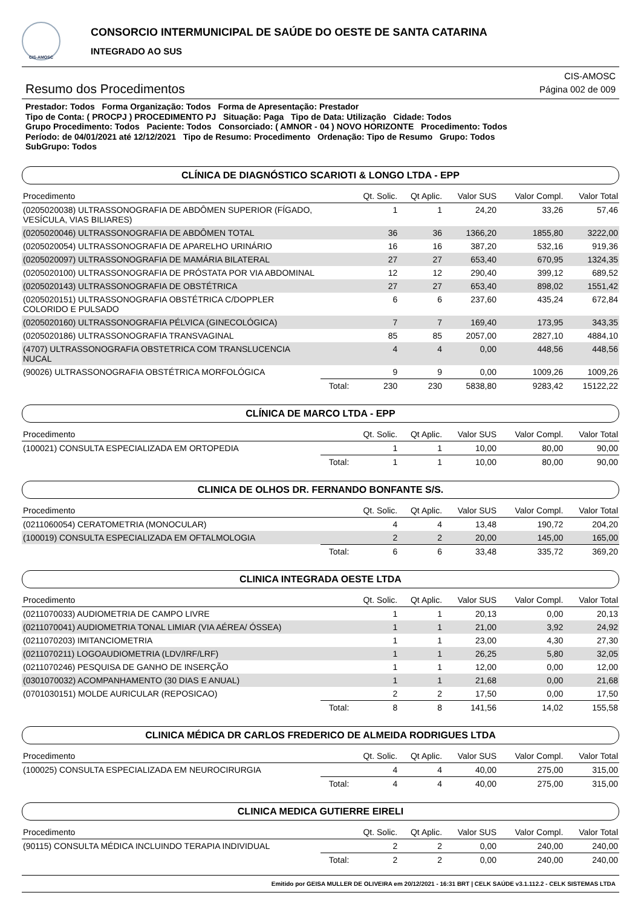CIS-AMOSC
CONSORCIO INTERMUNICIPAL DE SAÚDE DO OESTE DE SANTA CATARINA
INTEGRADO AO SUS
Resumo dos Procedimentos
CIS-AMOSC
Página 002 de 009
Prestador: Todos Forma Organização: Todos Forma de Apresentação: Prestador
Tipo de Conta: ( PROCPJ ) PROCEDIMENTO PJ Situação: Paga Tipo de Data: Utilização Cidade: Todos
Grupo Procedimento: Todos Paciente: Todos Consorciado: ( AMNOR - 04 ) NOVO HORIZONTE Procedimento: Todos
Período: de 04/01/2021 até 12/12/2021 Tipo de Resumo: Procedimento Ordenação: Tipo de Resumo Grupo: Todos
SubGrupo: Todos
CLÍNICA DE DIAGNÓSTICO SCARIOTI & LONGO LTDA - EPP
| Procedimento | | Qt. Solic. | Qt Aplic. | Valor SUS | Valor Compl. | Valor Total |
| --- | --- | --- | --- | --- | --- | --- |
| (0205020038) ULTRASSONOGRAFIA DE ABDÔMEN SUPERIOR (FÍGADO, VESÍCULA, VIAS BILIARES) | | 1 | 1 | 24,20 | 33,26 | 57,46 |
| (0205020046) ULTRASSONOGRAFIA DE ABDÔMEN TOTAL | | 36 | 36 | 1366,20 | 1855,80 | 3222,00 |
| (0205020054) ULTRASSONOGRAFIA DE APARELHO URINÁRIO | | 16 | 16 | 387,20 | 532,16 | 919,36 |
| (0205020097) ULTRASSONOGRAFIA DE MAMÁRIA BILATERAL | | 27 | 27 | 653,40 | 670,95 | 1324,35 |
| (0205020100) ULTRASSONOGRAFIA DE PRÓSTATA POR VIA ABDOMINAL | | 12 | 12 | 290,40 | 399,12 | 689,52 |
| (0205020143) ULTRASSONOGRAFIA DE OBSTÉTRICA | | 27 | 27 | 653,40 | 898,02 | 1551,42 |
| (0205020151) ULTRASSONOGRAFIA OBSTÉTRICA C/DOPPLER COLORIDO E PULSADO | | 6 | 6 | 237,60 | 435,24 | 672,84 |
| (0205020160) ULTRASSONOGRAFIA PÉLVICA (GINECOLÓGICA) | | 7 | 7 | 169,40 | 173,95 | 343,35 |
| (0205020186) ULTRASSONOGRAFIA TRANSVAGINAL | | 85 | 85 | 2057,00 | 2827,10 | 4884,10 |
| (4707) ULTRASSONOGRAFIA OBSTETRICA COM TRANSLUCENCIA NUCAL | | 4 | 4 | 0,00 | 448,56 | 448,56 |
| (90026) ULTRASSONOGRAFIA OBSTÉTRICA MORFOLÓGICA | | 9 | 9 | 0,00 | 1009,26 | 1009,26 |
| | Total: | 230 | 230 | 5838,80 | 9283,42 | 15122,22 |
CLÍNICA DE MARCO LTDA - EPP
| Procedimento | | Qt. Solic. | Qt Aplic. | Valor SUS | Valor Compl. | Valor Total |
| --- | --- | --- | --- | --- | --- | --- |
| (100021) CONSULTA ESPECIALIZADA EM ORTOPEDIA | | 1 | 1 | 10,00 | 80,00 | 90,00 |
| | Total: | 1 | 1 | 10,00 | 80,00 | 90,00 |
CLINICA DE OLHOS DR. FERNANDO BONFANTE S/S.
| Procedimento | | Qt. Solic. | Qt Aplic. | Valor SUS | Valor Compl. | Valor Total |
| --- | --- | --- | --- | --- | --- | --- |
| (0211060054) CERATOMETRIA (MONOCULAR) | | 4 | 4 | 13,48 | 190,72 | 204,20 |
| (100019) CONSULTA ESPECIALIZADA EM OFTALMOLOGIA | | 2 | 2 | 20,00 | 145,00 | 165,00 |
| | Total: | 6 | 6 | 33,48 | 335,72 | 369,20 |
CLINICA INTEGRADA OESTE LTDA
| Procedimento | | Qt. Solic. | Qt Aplic. | Valor SUS | Valor Compl. | Valor Total |
| --- | --- | --- | --- | --- | --- | --- |
| (0211070033) AUDIOMETRIA DE CAMPO LIVRE | | 1 | 1 | 20,13 | 0,00 | 20,13 |
| (0211070041) AUDIOMETRIA TONAL LIMIAR (VIA AÉREA/ ÓSSEA) | | 1 | 1 | 21,00 | 3,92 | 24,92 |
| (0211070203) IMITANCIOMETRIA | | 1 | 1 | 23,00 | 4,30 | 27,30 |
| (0211070211) LOGOAUDIOMETRIA (LDV/IRF/LRF) | | 1 | 1 | 26,25 | 5,80 | 32,05 |
| (0211070246) PESQUISA DE GANHO DE INSERÇÃO | | 1 | 1 | 12,00 | 0,00 | 12,00 |
| (0301070032) ACOMPANHAMENTO (30 DIAS E ANUAL) | | 1 | 1 | 21,68 | 0,00 | 21,68 |
| (0701030151) MOLDE AURICULAR (REPOSICAO) | | 2 | 2 | 17,50 | 0,00 | 17,50 |
| | Total: | 8 | 8 | 141,56 | 14,02 | 155,58 |
CLINICA MÉDICA DR CARLOS FREDERICO DE ALMEIDA RODRIGUES LTDA
| Procedimento | | Qt. Solic. | Qt Aplic. | Valor SUS | Valor Compl. | Valor Total |
| --- | --- | --- | --- | --- | --- | --- |
| (100025) CONSULTA ESPECIALIZADA EM NEUROCIRURGIA | | 4 | 4 | 40,00 | 275,00 | 315,00 |
| | Total: | 4 | 4 | 40,00 | 275,00 | 315,00 |
CLINICA MEDICA GUTIERRE EIRELI
| Procedimento | | Qt. Solic. | Qt Aplic. | Valor SUS | Valor Compl. | Valor Total |
| --- | --- | --- | --- | --- | --- | --- |
| (90115) CONSULTA MÉDICA INCLUINDO TERAPIA INDIVIDUAL | | 2 | 2 | 0,00 | 240,00 | 240,00 |
| | Total: | 2 | 2 | 0,00 | 240,00 | 240,00 |
Emitido por GEISA MULLER DE OLIVEIRA em 20/12/2021 - 16:31 BRT | CELK SAÚDE v3.1.112.2 - CELK SISTEMAS LTDA